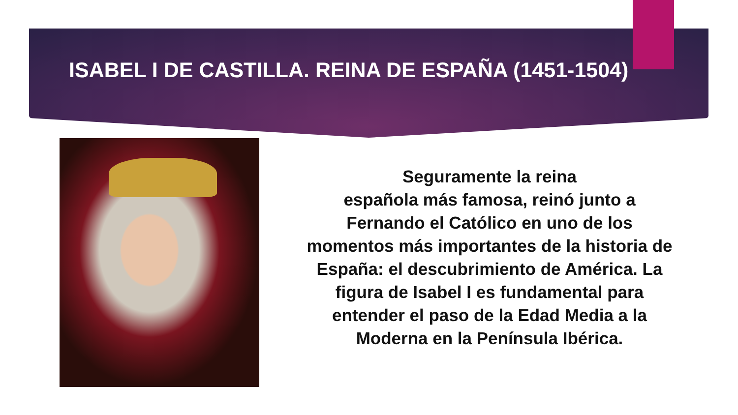ISABEL I DE CASTILLA. REINA DE ESPAÑA (1451-1504)
Seguramente la reina
española más famosa, reinó junto a Fernando el Católico en uno de los momentos más importantes de la historia de España: el descubrimiento de América. La figura de Isabel I es fundamental para entender el paso de la Edad Media a la Moderna en la Península Ibérica.